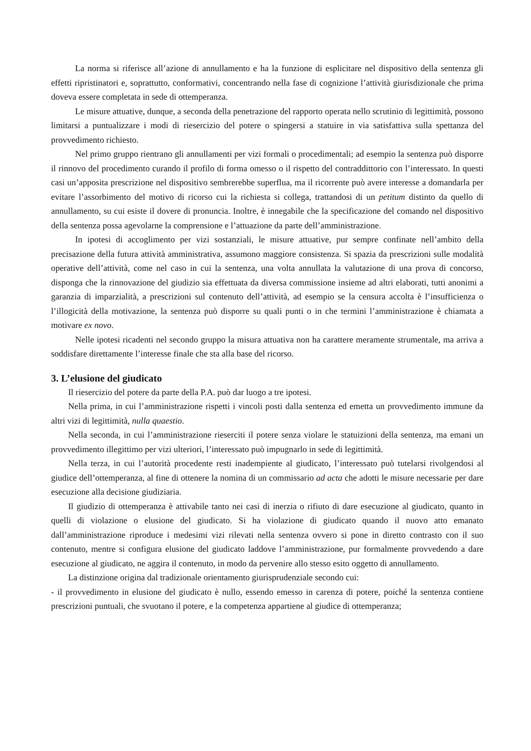La norma si riferisce all’azione di annullamento e ha la funzione di esplicitare nel dispositivo della sentenza gli effetti ripristinatori e, soprattutto, conformativi, concentrando nella fase di cognizione l’attività giurisdizionale che prima doveva essere completata in sede di ottemperanza.
Le misure attuative, dunque, a seconda della penetrazione del rapporto operata nello scrutinio di legittimità, possono limitarsi a puntualizzare i modi di riesercizio del potere o spingersi a statuire in via satisfattiva sulla spettanza del provvedimento richiesto.
Nel primo gruppo rientrano gli annullamenti per vizi formali o procedimentali; ad esempio la sentenza può disporre il rinnovo del procedimento curando il profilo di forma omesso o il rispetto del contraddittorio con l’interessato. In questi casi un’apposita prescrizione nel dispositivo sembrerebbe superflua, ma il ricorrente può avere interesse a domandarla per evitare l’assorbimento del motivo di ricorso cui la richiesta si collega, trattandosi di un petitum distinto da quello di annullamento, su cui esiste il dovere di pronuncia. Inoltre, è innegabile che la specificazione del comando nel dispositivo della sentenza possa agevolarne la comprensione e l’attuazione da parte dell’amministrazione.
In ipotesi di accoglimento per vizi sostanziali, le misure attuative, pur sempre confinate nell’ambito della precisazione della futura attività amministrativa, assumono maggiore consistenza. Si spazia da prescrizioni sulle modalità operative dell’attività, come nel caso in cui la sentenza, una volta annullata la valutazione di una prova di concorso, disponga che la rinnovazione del giudizio sia effettuata da diversa commissione insieme ad altri elaborati, tutti anonimi a garanzia di imparzialità, a prescrizioni sul contenuto dell’attività, ad esempio se la censura accolta è l’insufficienza o l’illogicità della motivazione, la sentenza può disporre su quali punti o in che termini l’amministrazione è chiamata a motivare ex novo.
Nelle ipotesi ricadenti nel secondo gruppo la misura attuativa non ha carattere meramente strumentale, ma arriva a soddisfare direttamente l’interesse finale che sta alla base del ricorso.
3. L’elusione del giudicato
Il riesercizio del potere da parte della P.A. può dar luogo a tre ipotesi.
Nella prima, in cui l’amministrazione rispetti i vincoli posti dalla sentenza ed emetta un provvedimento immune da altri vizi di legittimità, nulla quaestio.
Nella seconda, in cui l’amministrazione rieserciti il potere senza violare le statuizioni della sentenza, ma emani un provvedimento illegittimo per vizi ulteriori, l’interessato può impugnarlo in sede di legittimità.
Nella terza, in cui l’autorità procedente resti inadempiente al giudicato, l’interessato può tutelarsi rivolgendosi al giudice dell’ottemperanza, al fine di ottenere la nomina di un commissario ad acta che adotti le misure necessarie per dare esecuzione alla decisione giudiziaria.
Il giudizio di ottemperanza è attivabile tanto nei casi di inerzia o rifiuto di dare esecuzione al giudicato, quanto in quelli di violazione o elusione del giudicato. Si ha violazione di giudicato quando il nuovo atto emanato dall’amministrazione riproduce i medesimi vizi rilevati nella sentenza ovvero si pone in diretto contrasto con il suo contenuto, mentre si configura elusione del giudicato laddove l’amministrazione, pur formalmente provvedendo a dare esecuzione al giudicato, ne aggira il contenuto, in modo da pervenire allo stesso esito oggetto di annullamento.
La distinzione origina dal tradizionale orientamento giurisprudenziale secondo cui:
- il provvedimento in elusione del giudicato è nullo, essendo emesso in carenza di potere, poiché la sentenza contiene prescrizioni puntuali, che svuotano il potere, e la competenza appartiene al giudice di ottemperanza;